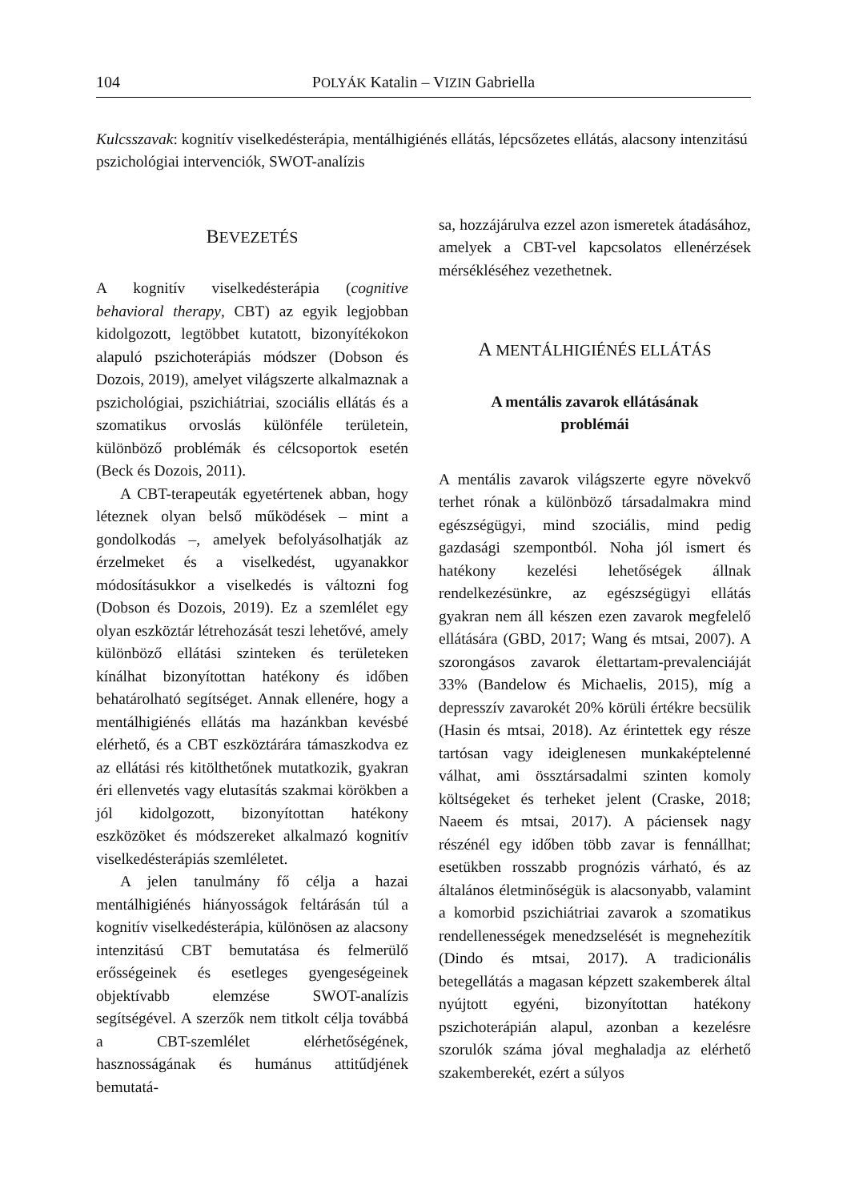104 POLYÁK Katalin – VIZIN Gabriella
Kulcsszavak: kognitív viselkedésterápia, mentálhigiénés ellátás, lépcsőzetes ellátás, alacsony intenzitású pszichológiai intervenciók, SWOT-analízis
BEVEZETÉS
A kognitív viselkedésterápia (cognitive behavioral therapy, CBT) az egyik legjobban kidolgozott, legtöbbet kutatott, bizonyítékokon alapuló pszichoterápiás módszer (Dobson és Dozois, 2019), amelyet világszerte alkalmaznak a pszichológiai, pszichiátriai, szociális ellátás és a szomatikus orvoslás különféle területein, különböző problémák és célcsoportok esetén (Beck és Dozois, 2011).
A CBT-terapeuták egyetértenek abban, hogy léteznek olyan belső működések – mint a gondolkodás –, amelyek befolyásolhatják az érzelmeket és a viselkedést, ugyanakkor módosításukkor a viselkedés is változni fog (Dobson és Dozois, 2019). Ez a szemlélet egy olyan eszköztár létrehozását teszi lehetővé, amely különböző ellátási szinteken és területeken kínálhat bizonyítottan hatékony és időben behatárolható segítséget. Annak ellenére, hogy a mentálhigiénés ellátás ma hazánkban kevésbé elérhető, és a CBT eszköztárára támaszkodva ez az ellátási rés kitölthetőnek mutatkozik, gyakran éri ellenvetés vagy elutasítás szakmai körökben a jól kidolgozott, bizonyítottan hatékony eszközöket és módszereket alkalmazó kognitív viselkedésterápiás szemléletet.
A jelen tanulmány fő célja a hazai mentálhigiénés hiányosságok feltárásán túl a kognitív viselkedésterápia, különösen az alacsony intenzitású CBT bemutatása és felmerülő erősségeinek és esetleges gyengeségeinek objektívabb elemzése SWOT-analízis segítségével. A szerzők nem titkolt célja továbbá a CBT-szemlélet elérhetőségének, hasznosságának és humánus attitűdjének bemutatá-
sa, hozzájárulva ezzel azon ismeretek átadásához, amelyek a CBT-vel kapcsolatos ellenérzések mérsékléséhez vezethetnek.
A MENTÁLHIGIÉNÉS ELLÁTÁS
A mentális zavarok ellátásának
problémái
A mentális zavarok világszerte egyre növekvő terhet rónak a különböző társadalmakra mind egészségügyi, mind szociális, mind pedig gazdasági szempontból. Noha jól ismert és hatékony kezelési lehetőségek állnak rendelkezésünkre, az egészségügyi ellátás gyakran nem áll készen ezen zavarok megfelelő ellátására (GBD, 2017; Wang és mtsai, 2007). A szorongásos zavarok élettartam-prevalenciáját 33% (Bandelow és Michaelis, 2015), míg a depresszív zavarokét 20% körüli értékre becsülik (Hasin és mtsai, 2018). Az érintettek egy része tartósan vagy ideiglenesen munkaképtelenné válhat, ami össztársadalmi szinten komoly költségeket és terheket jelent (Craske, 2018; Naeem és mtsai, 2017). A páciensek nagy részénél egy időben több zavar is fennállhat; esetükben rosszabb prognózis várható, és az általános életminőségük is alacsonyabb, valamint a komorbid pszichiátriai zavarok a szomatikus rendellenességek menedzselését is megnehezítik (Dindo és mtsai, 2017). A tradicionális betegellátás a magasan képzett szakemberek által nyújtott egyéni, bizonyítottan hatékony pszichoterápián alapul, azonban a kezelésre szorulók száma jóval meghaladja az elérhető szakemberekét, ezért a súlyos